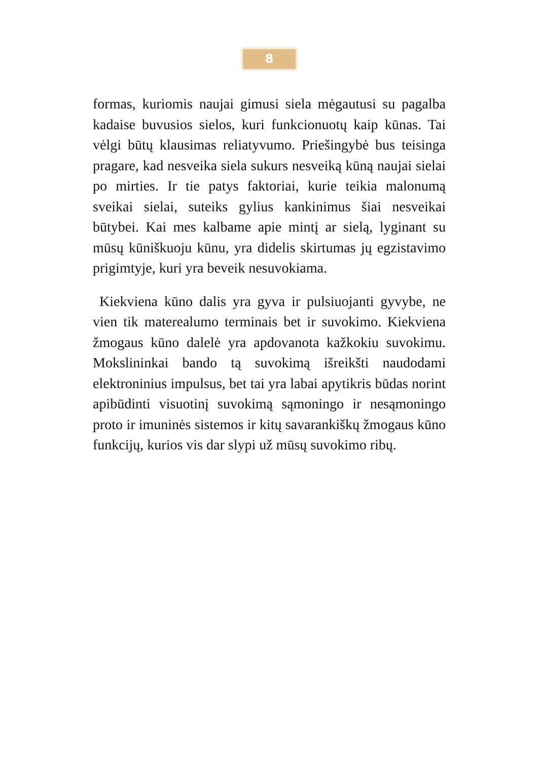8
formas, kuriomis naujai gimusi siela mėgautusi su pagalba kadaise buvusios sielos, kuri funkcionuotų kaip kūnas. Tai vėlgi būtų klausimas reliatyvumo. Priešingybė bus teisinga pragare, kad nesveika siela sukurs nesveiką kūną naujai sielai po mirties. Ir tie patys faktoriai, kurie teikia malonumą sveikai sielai, suteiks gylius kankinimus šiai nesveikai būtybei. Kai mes kalbame apie mintį ar sielą, lyginant su mūsų kūniškuoju kūnu, yra didelis skirtumas jų egzistavimo prigimtyje, kuri yra beveik nesuvokiama.
Kiekviena kūno dalis yra gyva ir pulsiuojanti gyvybe, ne vien tik materealumo terminais bet ir suvokimo. Kiekviena žmogaus kūno dalelė yra apdovanota kažkokiu suvokimu. Mokslininkai bando tą suvokimą išreikšti naudodami elektroninius impulsus, bet tai yra labai apytikris būdas norint apibūdinti visuotinį suvokimą sąmoningo ir nesąmoningo proto ir imuninės sistemos ir kitų savarankiškų žmogaus kūno funkcijų, kurios vis dar slypi už mūsų suvokimo ribų.